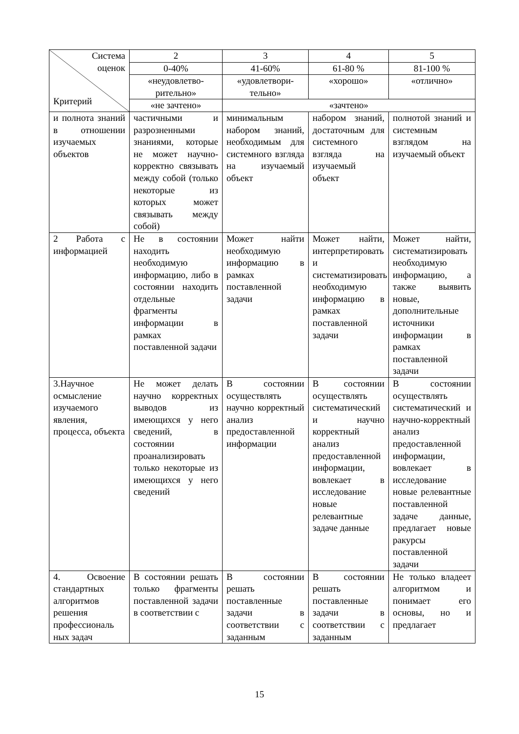| Система оценок Критерий | 2 | 3 | 4 | 5 |
| --- | --- | --- | --- | --- |
| | 0-40% | 41-60% | 61-80 % | 81-100 % |
| | «неудовлетво- рительно» | «удовлетвори- тельно» | «хорошо» | «отлично» |
| | «не зачтено» | «зачтено» | | |
| и полнота знаний в отношении изучаемых объектов | частичными и разрозненными знаниями, которые не может научно-корректно связывать между собой (только некоторые из которых может связывать между собой) | минимальным набором знаний, необходимым для системного взгляда на изучаемый объект | набором знаний, достаточным для системного взгляда на изучаемый объект | полнотой знаний и системным взглядом на изучаемый объект |
| 2 Работа с информацией | Не в состоянии находить необходимую информацию, либо в состоянии находить отдельные фрагменты информации в рамках поставленной задачи | Может найти необходимую информацию в рамках поставленной задачи | Может найти, интерпретировать и систематизировать необходимую информацию в рамках поставленной задачи | Может найти, систематизировать необходимую информацию, а также выявить новые, дополнительные источники информации в рамках поставленной задачи |
| 3.Научное осмысление изучаемого явления, процесса, объекта | Не может делать научно корректных выводов из имеющихся у него сведений, в состоянии проанализировать только некоторые из имеющихся у него сведений | В состоянии осуществлять научно корректный анализ предоставленной информации | В состоянии осуществлять систематический и научно корректный анализ предоставленной информации, вовлекает в исследование новые релевантные задаче данные | В состоянии осуществлять систематический и научно-корректный анализ предоставленной информации, вовлекает в исследование новые релевантные поставленной задаче данные, предлагает новые ракурсы поставленной задачи |
| 4. Освоение стандартных алгоритмов решения профессиональ ных задач | В состоянии решать только фрагменты поставленной задачи в соответствии с | В состоянии решать поставленные задачи в соответствии с заданным | В состоянии решать поставленные задачи в соответствии с заданным | Не только владеет алгоритмом и понимает его основы, но и предлагает |
15